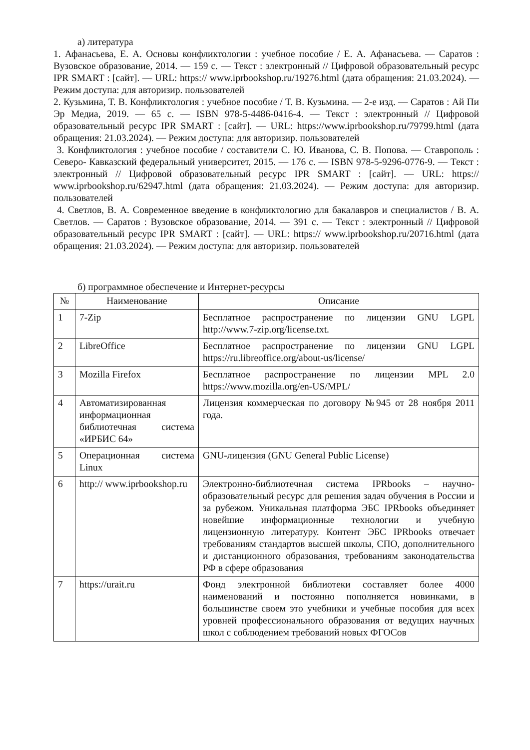а) литература
1. Афанасьева, Е. А. Основы конфликтологии : учебное пособие / Е. А. Афанасьева. — Саратов : Вузовское образование, 2014. — 159 с. — Текст : электронный // Цифровой образовательный ресурс IPR SMART : [сайт]. — URL: https:// www.iprbookshop.ru/19276.html (дата обращения: 21.03.2024). — Режим доступа: для авторизир. пользователей
2. Кузьмина, Т. В. Конфликтология : учебное пособие / Т. В. Кузьмина. — 2-е изд. — Саратов : Ай Пи Эр Медиа, 2019. — 65 с. — ISBN 978-5-4486-0416-4. — Текст : электронный // Цифровой образовательный ресурс IPR SMART : [сайт]. — URL: https://www.iprbookshop.ru/79799.html (дата обращения: 21.03.2024). — Режим доступа: для авторизир. пользователей
3. Конфликтология : учебное пособие / составители С. Ю. Иванова, С. В. Попова. — Ставрополь : Северо- Кавказский федеральный университет, 2015. — 176 с. — ISBN 978-5-9296-0776-9. — Текст : электронный // Цифровой образовательный ресурс IPR SMART : [сайт]. — URL: https:// www.iprbookshop.ru/62947.html (дата обращения: 21.03.2024). — Режим доступа: для авторизир. пользователей
4. Светлов, В. А. Современное введение в конфликтологию для бакалавров и специалистов / В. А. Светлов. — Саратов : Вузовское образование, 2014. — 391 с. — Текст : электронный // Цифровой образовательный ресурс IPR SMART : [сайт]. — URL: https:// www.iprbookshop.ru/20716.html (дата обращения: 21.03.2024). — Режим доступа: для авторизир. пользователей
б) программное обеспечение и Интернет-ресурсы
| № | Наименование | Описание |
| --- | --- | --- |
| 1 | 7-Zip | Бесплатное распространение по лицензии GNU LGPL http://www.7-zip.org/license.txt. |
| 2 | LibreOffice | Бесплатное распространение по лицензии GNU LGPL https://ru.libreoffice.org/about-us/license/ |
| 3 | Mozilla Firefox | Бесплатное распространение по лицензии MPL 2.0 https://www.mozilla.org/en-US/MPL/ |
| 4 | Автоматизированная информационная библиотечная система «ИРБИС 64» | Лицензия коммерческая по договору №945 от 28 ноября 2011 года. |
| 5 | Операционная система Linux | GNU-лицензия (GNU General Public License) |
| 6 | http:// www.iprbookshop.ru | Электронно-библиотечная система IPRbooks – научно-образовательный ресурс для решения задач обучения в России и за рубежом. Уникальная платформа ЭБС IPRbooks объединяет новейшие информационные технологии и учебную лицензионную литературу. Контент ЭБС IPRbooks отвечает требованиям стандартов высшей школы, СПО, дополнительного и дистанционного образования, требованиям законодательства РФ в сфере образования |
| 7 | https://urait.ru | Фонд электронной библиотеки составляет более 4000 наименований и постоянно пополняется новинками, в большинстве своем это учебники и учебные пособия для всех уровней профессионального образования от ведущих научных школ с соблюдением требований новых ФГОСов |